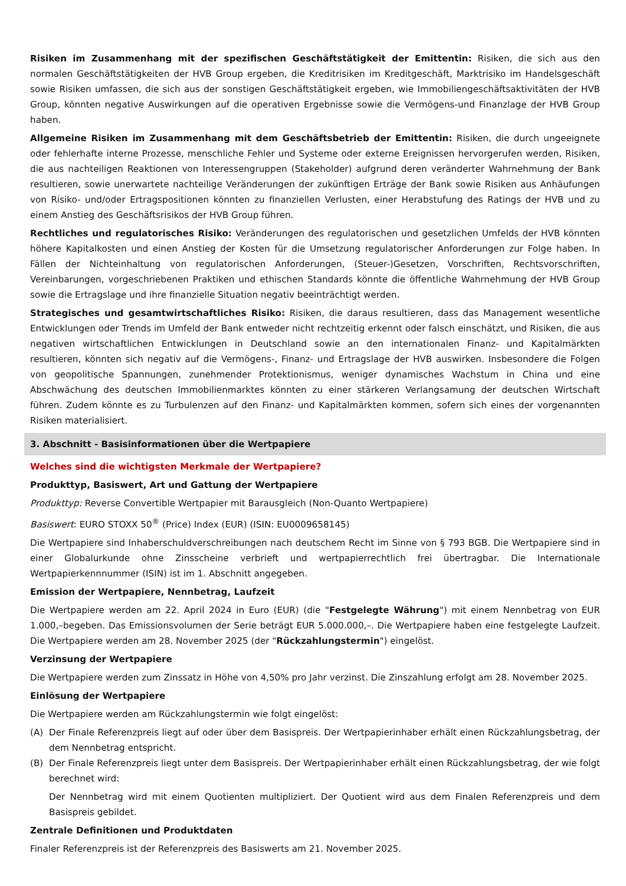Risiken im Zusammenhang mit der spezifischen Geschäftstätigkeit der Emittentin: Risiken, die sich aus den normalen Geschäftstätigkeiten der HVB Group ergeben, die Kreditrisiken im Kreditgeschäft, Marktrisiko im Handelsgeschäft sowie Risiken umfassen, die sich aus der sonstigen Geschäftstätigkeit ergeben, wie Immobiliengeschäftsaktivitäten der HVB Group, könnten negative Auswirkungen auf die operativen Ergebnisse sowie die Vermögens-und Finanzlage der HVB Group haben.
Allgemeine Risiken im Zusammenhang mit dem Geschäftsbetrieb der Emittentin: Risiken, die durch ungeeignete oder fehlerhafte interne Prozesse, menschliche Fehler und Systeme oder externe Ereignissen hervorgerufen werden, Risiken, die aus nachteiligen Reaktionen von Interessengruppen (Stakeholder) aufgrund deren veränderter Wahrnehmung der Bank resultieren, sowie unerwartete nachteilige Veränderungen der zukünftigen Erträge der Bank sowie Risiken aus Anhäufungen von Risiko- und/oder Ertragspositionen könnten zu finanziellen Verlusten, einer Herabstufung des Ratings der HVB und zu einem Anstieg des Geschäftsrisikos der HVB Group führen.
Rechtliches und regulatorisches Risiko: Veränderungen des regulatorischen und gesetzlichen Umfelds der HVB könnten höhere Kapitalkosten und einen Anstieg der Kosten für die Umsetzung regulatorischer Anforderungen zur Folge haben. In Fällen der Nichteinhaltung von regulatorischen Anforderungen, (Steuer-)Gesetzen, Vorschriften, Rechtsvorschriften, Vereinbarungen, vorgeschriebenen Praktiken und ethischen Standards könnte die öffentliche Wahrnehmung der HVB Group sowie die Ertragslage und ihre finanzielle Situation negativ beeinträchtigt werden.
Strategisches und gesamtwirtschaftliches Risiko: Risiken, die daraus resultieren, dass das Management wesentliche Entwicklungen oder Trends im Umfeld der Bank entweder nicht rechtzeitig erkennt oder falsch einschätzt, und Risiken, die aus negativen wirtschaftlichen Entwicklungen in Deutschland sowie an den internationalen Finanz- und Kapitalmärkten resultieren, könnten sich negativ auf die Vermögens-, Finanz- und Ertragslage der HVB auswirken. Insbesondere die Folgen von geopolitische Spannungen, zunehmender Protektionismus, weniger dynamisches Wachstum in China und eine Abschwächung des deutschen Immobilienmarktes könnten zu einer stärkeren Verlangsamung der deutschen Wirtschaft führen. Zudem könnte es zu Turbulenzen auf den Finanz- und Kapitalmärkten kommen, sofern sich eines der vorgenannten Risiken materialisiert.
3. Abschnitt - Basisinformationen über die Wertpapiere
Welches sind die wichtigsten Merkmale der Wertpapiere?
Produkttyp, Basiswert, Art und Gattung der Wertpapiere
Produkttyp: Reverse Convertible Wertpapier mit Barausgleich (Non-Quanto Wertpapiere)
Basiswert: EURO STOXX 50<sup>®</sup> (Price) Index (EUR) (ISIN: EU0009658145)
Die Wertpapiere sind Inhaberschuldverschreibungen nach deutschem Recht im Sinne von § 793 BGB. Die Wertpapiere sind in einer Globalurkunde ohne Zinsscheine verbrieft und wertpapierrechtlich frei übertragbar. Die Internationale Wertpapierkennnummer (ISIN) ist im 1. Abschnitt angegeben.
Emission der Wertpapiere, Nennbetrag, Laufzeit
Die Wertpapiere werden am 22. April 2024 in Euro (EUR) (die "Festgelegte Währung") mit einem Nennbetrag von EUR 1.000,–begeben. Das Emissionsvolumen der Serie beträgt EUR 5.000.000,–. Die Wertpapiere haben eine festgelegte Laufzeit. Die Wertpapiere werden am 28. November 2025 (der "Rückzahlungstermin") eingelöst.
Verzinsung der Wertpapiere
Die Wertpapiere werden zum Zinssatz in Höhe von 4,50% pro Jahr verzinst. Die Zinszahlung erfolgt am 28. November 2025.
Einlösung der Wertpapiere
Die Wertpapiere werden am Rückzahlungstermin wie folgt eingelöst:
(A) Der Finale Referenzpreis liegt auf oder über dem Basispreis. Der Wertpapierinhaber erhält einen Rückzahlungsbetrag, der dem Nennbetrag entspricht.
(B) Der Finale Referenzpreis liegt unter dem Basispreis. Der Wertpapierinhaber erhält einen Rückzahlungsbetrag, der wie folgt berechnet wird:
Der Nennbetrag wird mit einem Quotienten multipliziert. Der Quotient wird aus dem Finalen Referenzpreis und dem Basispreis gebildet.
Zentrale Definitionen und Produktdaten
Finaler Referenzpreis ist der Referenzpreis des Basiswerts am 21. November 2025.